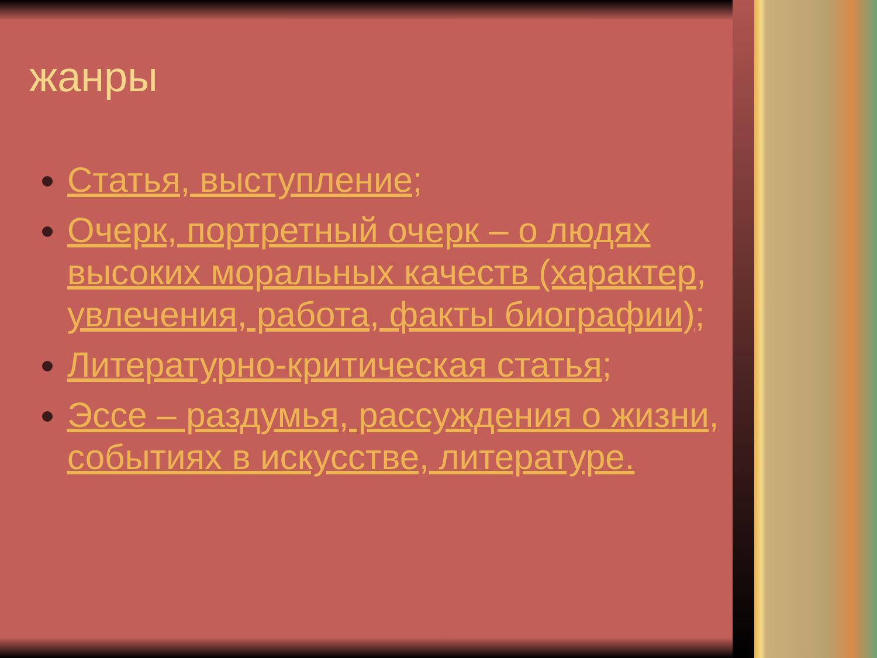жанры
Статья, выступление;
Очерк, портретный очерк – о людях высоких моральных качеств (характер, увлечения, работа, факты биографии);
Литературно-критическая статья;
Эссе – раздумья, рассуждения о жизни, событиях в искусстве, литературе.